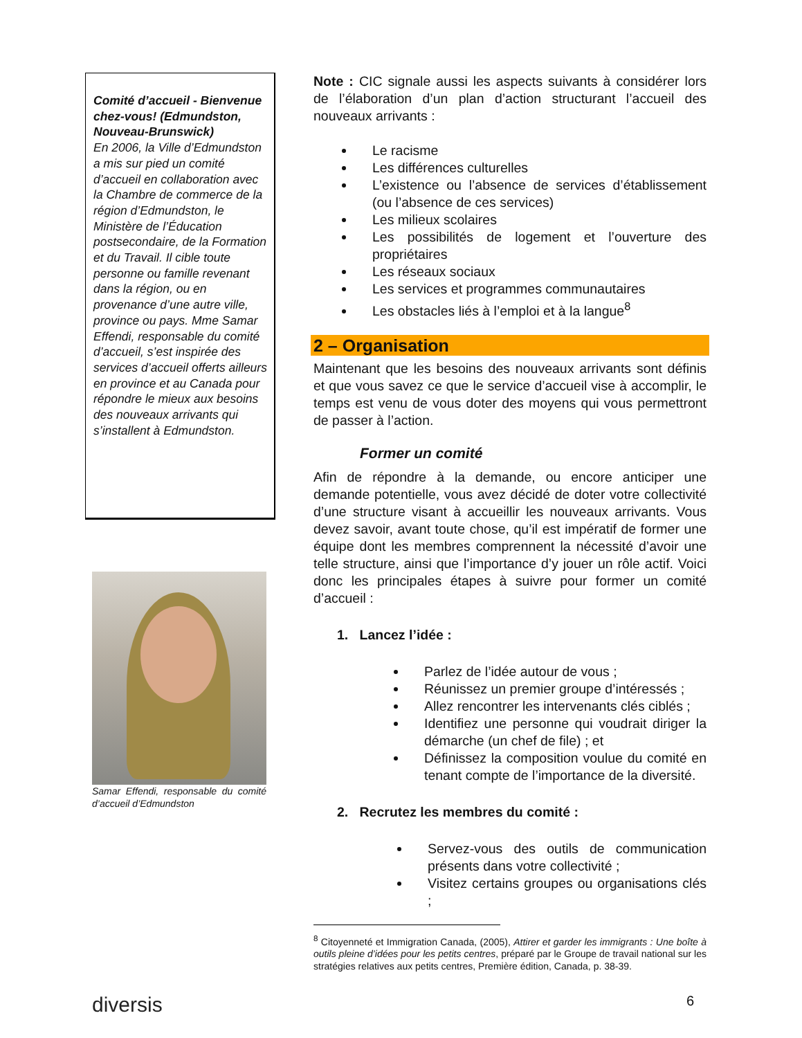Comité d’accueil - Bienvenue chez-vous! (Edmundston, Nouveau-Brunswick)
En 2006, la Ville d’Edmundston a mis sur pied un comité d’accueil en collaboration avec la Chambre de commerce de la région d’Edmundston, le Ministère de l’Éducation postsecondaire, de la Formation et du Travail. Il cible toute personne ou famille revenant dans la région, ou en provenance d’une autre ville, province ou pays. Mme Samar Effendi, responsable du comité d’accueil, s’est inspirée des services d’accueil offerts ailleurs en province et au Canada pour répondre le mieux aux besoins des nouveaux arrivants qui s’installent à Edmundston.
Samar Effendi, responsable du comité d’accueil d’Edmundston
Note : CIC signale aussi les aspects suivants à considérer lors de l’élaboration d’un plan d’action structurant l’accueil des nouveaux arrivants :
Le racisme
Les différences culturelles
L’existence ou l’absence de services d’établissement (ou l’absence de ces services)
Les milieux scolaires
Les possibilités de logement et l’ouverture des propriétaires
Les réseaux sociaux
Les services et programmes communautaires
Les obstacles liés à l’emploi et à la langue<sup>8</sup>
2 – Organisation
Maintenant que les besoins des nouveaux arrivants sont définis et que vous savez ce que le service d’accueil vise à accomplir, le temps est venu de vous doter des moyens qui vous permettront de passer à l’action.
Former un comité
Afin de répondre à la demande, ou encore anticiper une demande potentielle, vous avez décidé de doter votre collectivité d’une structure visant à accueillir les nouveaux arrivants. Vous devez savoir, avant toute chose, qu’il est impératif de former une équipe dont les membres comprennent la nécessité d’avoir une telle structure, ainsi que l’importance d’y jouer un rôle actif. Voici donc les principales étapes à suivre pour former un comité d’accueil :
1. Lancez l’idée :
Parlez de l’idée autour de vous ;
Réunissez un premier groupe d’intéressés ;
Allez rencontrer les intervenants clés ciblés ;
Identifiez une personne qui voudrait diriger la démarche (un chef de file) ; et
Définissez la composition voulue du comité en tenant compte de l’importance de la diversité.
2. Recrutez les membres du comité :
Servez-vous des outils de communication présents dans votre collectivité ;
Visitez certains groupes ou organisations clés ;
<sup>8</sup> Citoyenneté et Immigration Canada, (2005), Attirer et garder les immigrants : Une boîte à outils pleine d’idées pour les petits centres, préparé par le Groupe de travail national sur les stratégies relatives aux petits centres, Première édition, Canada, p. 38-39.
diversis 6